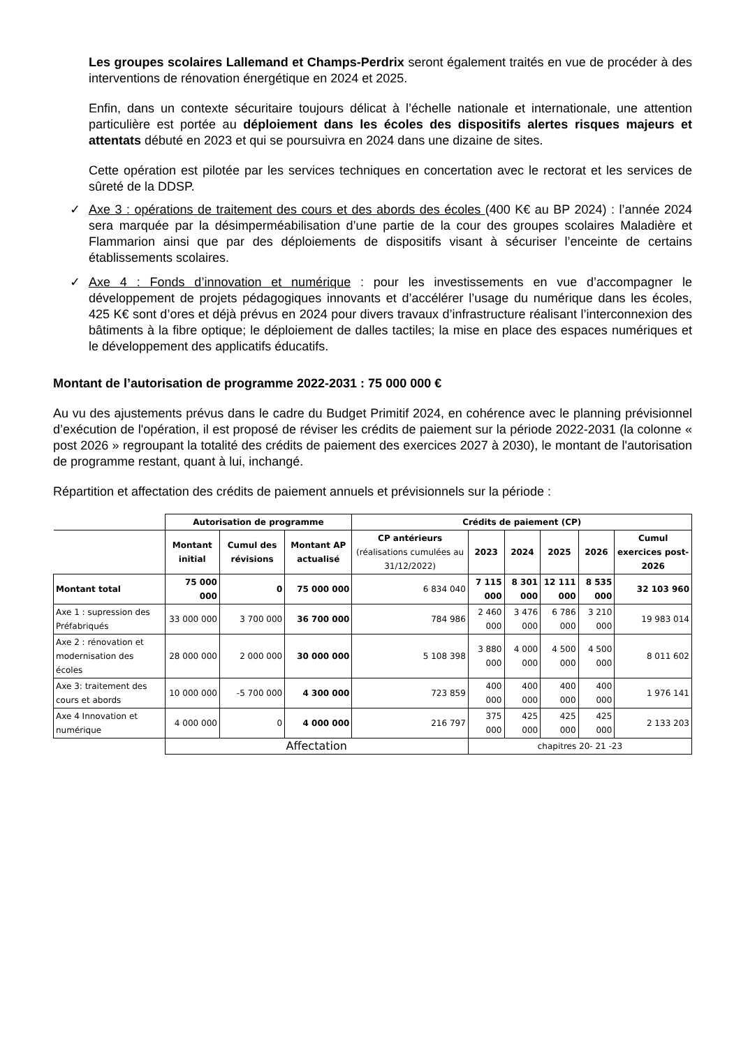Les groupes scolaires Lallemand et Champs-Perdrix seront également traités en vue de procéder à des interventions de rénovation énergétique en 2024 et 2025.
Enfin, dans un contexte sécuritaire toujours délicat à l’échelle nationale et internationale, une attention particulière est portée au déploiement dans les écoles des dispositifs alertes risques majeurs et attentats débuté en 2023 et qui se poursuivra en 2024 dans une dizaine de sites.
Cette opération est pilotée par les services techniques en concertation avec le rectorat et les services de sûreté de la DDSP.
✓ Axe 3 : opérations de traitement des cours et des abords des écoles (400 K€ au BP 2024) : l’année 2024 sera marquée par la désimperméabilisation d’une partie de la cour des groupes scolaires Maladière et Flammarion ainsi que par des déploiements de dispositifs visant à sécuriser l’enceinte de certains établissements scolaires.
✓ Axe 4 : Fonds d’innovation et numérique : pour les investissements en vue d’accompagner le développement de projets pédagogiques innovants et d’accélérer l’usage du numérique dans les écoles, 425 K€ sont d’ores et déjà prévus en 2024 pour divers travaux d’infrastructure réalisant l’interconnexion des bâtiments à la fibre optique; le déploiement de dalles tactiles; la mise en place des espaces numériques et le développement des applicatifs éducatifs.
Montant de l’autorisation de programme 2022-2031 : 75 000 000 €
Au vu des ajustements prévus dans le cadre du Budget Primitif 2024, en cohérence avec le planning prévisionnel d’exécution de l'opération, il est proposé de réviser les crédits de paiement sur la période 2022-2031 (la colonne « post 2026 » regroupant la totalité des crédits de paiement des exercices 2027 à 2030), le montant de l'autorisation de programme restant, quant à lui, inchangé.
Répartition et affectation des crédits de paiement annuels et prévisionnels sur la période :
| | Autorisation de programme | | | Crédits de paiement (CP) | | | | | |
| --- | --- | --- | --- | --- | --- | --- | --- | --- | --- |
| | Montant initial | Cumul des révisions | Montant AP actualisé | CP antérieurs (réalisations cumulées au 31/12/2022) | 2023 | 2024 | 2025 | 2026 | Cumul exercices post-2026 |
| Montant total | 75 000 000 | 0 | 75 000 000 | 6 834 040 | 7 115 000 | 8 301 000 | 12 111 000 | 8 535 000 | 32 103 960 |
| Axe 1 : supression des Préfabriqués | 33 000 000 | 3 700 000 | 36 700 000 | 784 986 | 2 460 000 | 3 476 000 | 6 786 000 | 3 210 000 | 19 983 014 |
| Axe 2 : rénovation et modernisation des écoles | 28 000 000 | 2 000 000 | 30 000 000 | 5 108 398 | 3 880 000 | 4 000 000 | 4 500 000 | 4 500 000 | 8 011 602 |
| Axe 3: traitement des cours et abords | 10 000 000 | -5 700 000 | 4 300 000 | 723 859 | 400 000 | 400 000 | 400 000 | 400 000 | 1 976 141 |
| Axe 4 Innovation et numérique | 4 000 000 | 0 | 4 000 000 | 216 797 | 375 000 | 425 000 | 425 000 | 425 000 | 2 133 203 |
| | Affectation | | | | chapitres 20- 21 -23 | | | | |